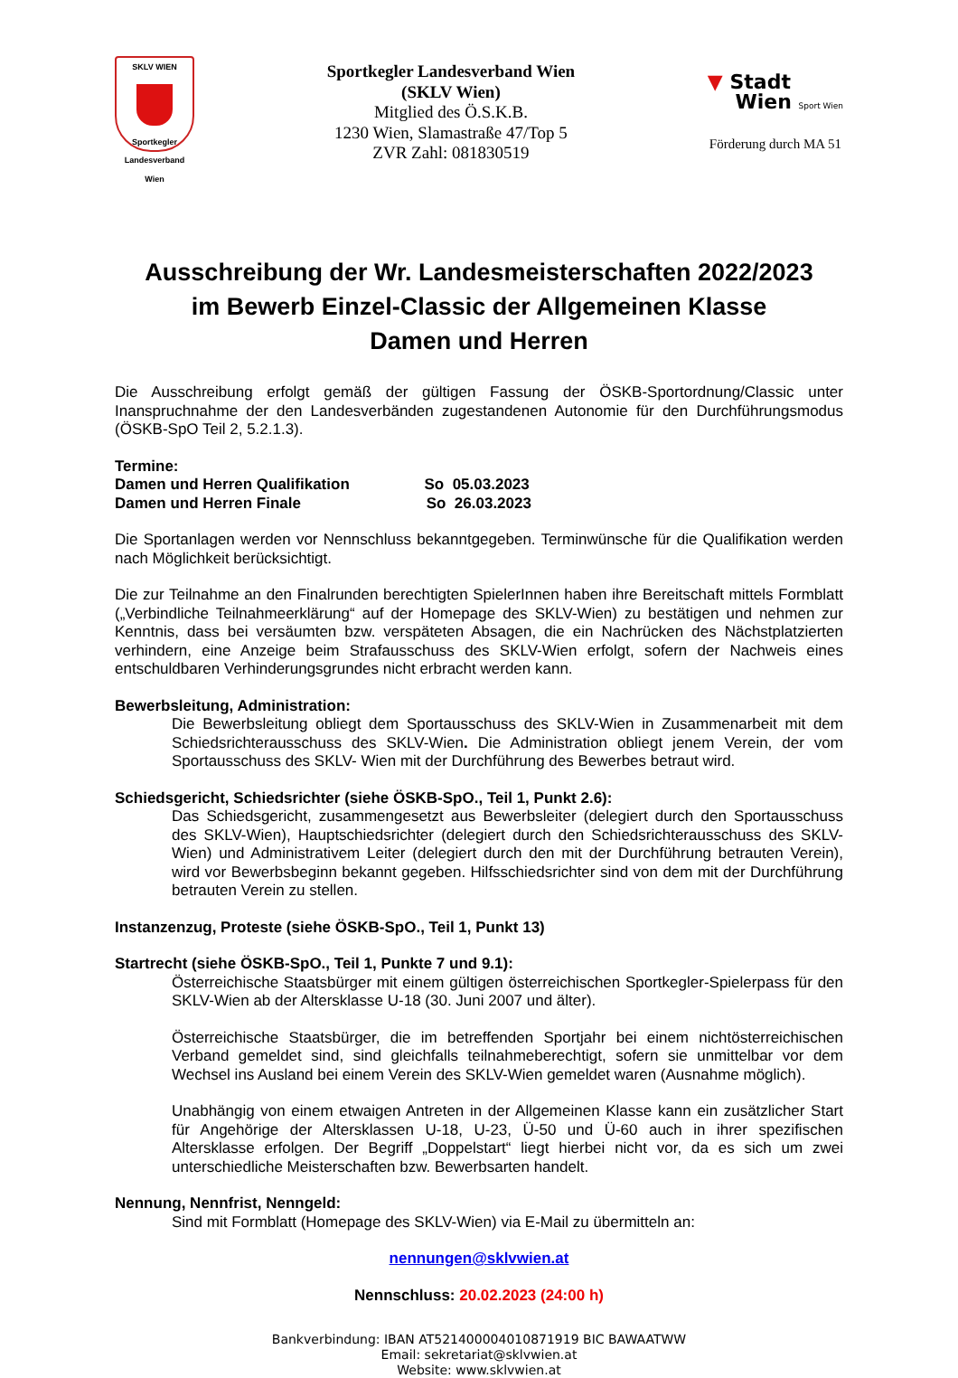SKLV WIEN
Sportkegler Landesverband Wien
Sportkegler Landesverband Wien
(SKLV Wien)
Mitglied des Ö.S.K.B.
1230 Wien, Slamastraße 47/Top 5
ZVR Zahl: 081830519
▼ Stadt
Wien Sport Wien
Förderung durch MA 51
Ausschreibung der Wr. Landesmeisterschaften 2022/2023
im Bewerb Einzel-Classic der Allgemeinen Klasse
Damen und Herren
Die Ausschreibung erfolgt gemäß der gültigen Fassung der ÖSKB-Sportordnung/Classic unter Inanspruchnahme der den Landesverbänden zugestandenen Autonomie für den Durchführungsmodus (ÖSKB-SpO Teil 2, 5.2.1.3).
Termine:
Damen und Herren Qualifikation So 05.03.2023
Damen und Herren Finale So 26.03.2023
Die Sportanlagen werden vor Nennschluss bekanntgegeben. Terminwünsche für die Qualifikation werden nach Möglichkeit berücksichtigt.
Die zur Teilnahme an den Finalrunden berechtigten SpielerInnen haben ihre Bereitschaft mittels Formblatt („Verbindliche Teilnahmeerklärung“ auf der Homepage des SKLV-Wien) zu bestätigen und nehmen zur Kenntnis, dass bei versäumten bzw. verspäteten Absagen, die ein Nachrücken des Nächstplatzierten verhindern, eine Anzeige beim Strafausschuss des SKLV-Wien erfolgt, sofern der Nachweis eines entschuldbaren Verhinderungsgrundes nicht erbracht werden kann.
Bewerbsleitung, Administration:
Die Bewerbsleitung obliegt dem Sportausschuss des SKLV-Wien in Zusammenarbeit mit dem Schiedsrichterausschuss des SKLV-Wien. Die Administration obliegt jenem Verein, der vom Sportausschuss des SKLV- Wien mit der Durchführung des Bewerbes betraut wird.
Schiedsgericht, Schiedsrichter (siehe ÖSKB-SpO., Teil 1, Punkt 2.6):
Das Schiedsgericht, zusammengesetzt aus Bewerbsleiter (delegiert durch den Sportausschuss des SKLV-Wien), Hauptschiedsrichter (delegiert durch den Schiedsrichterausschuss des SKLV-Wien) und Administrativem Leiter (delegiert durch den mit der Durchführung betrauten Verein), wird vor Bewerbsbeginn bekannt gegeben. Hilfsschiedsrichter sind von dem mit der Durchführung betrauten Verein zu stellen.
Instanzenzug, Proteste (siehe ÖSKB-SpO., Teil 1, Punkt 13)
Startrecht (siehe ÖSKB-SpO., Teil 1, Punkte 7 und 9.1):
Österreichische Staatsbürger mit einem gültigen österreichischen Sportkegler-Spielerpass für den SKLV-Wien ab der Altersklasse U-18 (30. Juni 2007 und älter).
Österreichische Staatsbürger, die im betreffenden Sportjahr bei einem nichtösterreichischen Verband gemeldet sind, sind gleichfalls teilnahmeberechtigt, sofern sie unmittelbar vor dem Wechsel ins Ausland bei einem Verein des SKLV-Wien gemeldet waren (Ausnahme möglich).
Unabhängig von einem etwaigen Antreten in der Allgemeinen Klasse kann ein zusätzlicher Start für Angehörige der Altersklassen U-18, U-23, Ü-50 und Ü-60 auch in ihrer spezifischen Altersklasse erfolgen. Der Begriff „Doppelstart“ liegt hierbei nicht vor, da es sich um zwei unterschiedliche Meisterschaften bzw. Bewerbsarten handelt.
Nennung, Nennfrist, Nenngeld:
Sind mit Formblatt (Homepage des SKLV-Wien) via E-Mail zu übermitteln an:
nennungen@sklvwien.at
Nennschluss: 20.02.2023 (24:00 h)
Bankverbindung: IBAN AT521400004010871919 BIC BAWAATWW
Email: sekretariat@sklvwien.at
Website: www.sklvwien.at